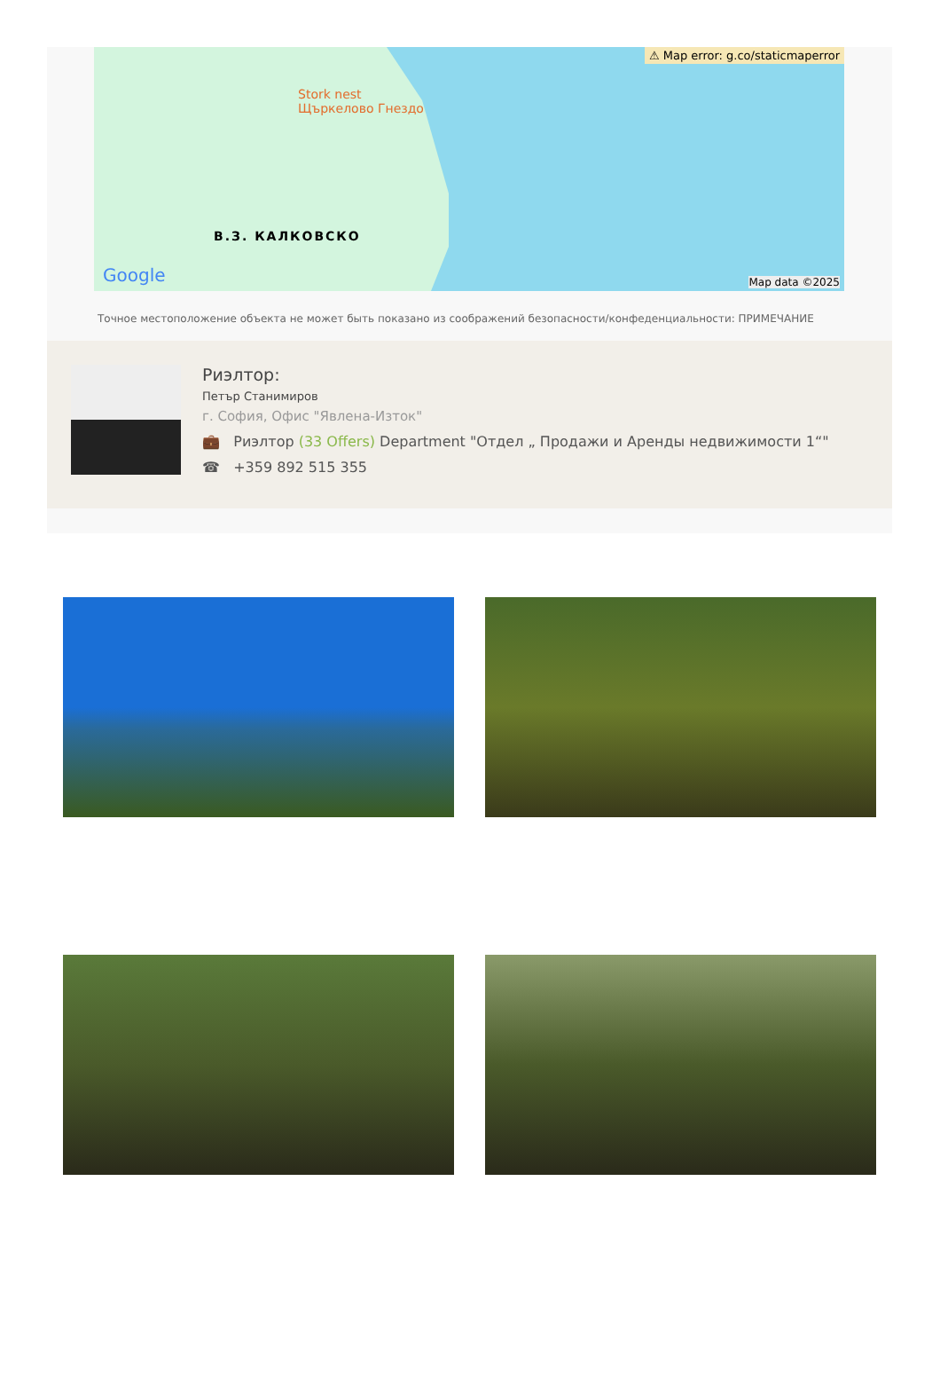⚠ Map error: g.co/staticmaperror
Stork nest
Щъркелово Гнездо
В.З. КАЛКОВСКО
Google Map data ©2025
Точное местоположение объекта не может быть показано из соображений безопасности/конфеденциальности: ПРИМЕЧАНИЕ
Риэлтор:
Петър Станимиров
г. София, Офис "Явлена-Изток"
💼 Риэлтор (33 Offers) Department "Отдел „ Продажи и Аренды недвижимости 1“"
☎ +359 892 515 355